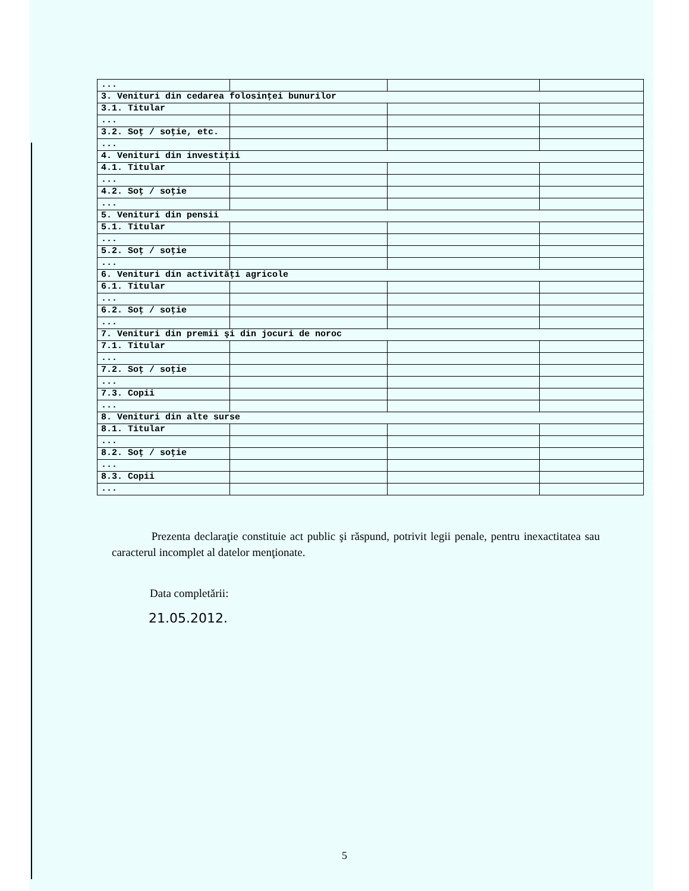| ... | | | |
| 3. Venituri din cedarea folosinţei bunurilor | | | |
| 3.1. Titular | | | |
| ... | | | |
| 3.2. Soţ / soţie, etc. | | | |
| ... | | | |
| 4. Venituri din investiţii | | | |
| 4.1. Titular | | | |
| ... | | | |
| 4.2. Soţ / soţie | | | |
| ... | | | |
| 5. Venituri din pensii | | | |
| 5.1. Titular | | | |
| ... | | | |
| 5.2. Soţ / soţie | | | |
| ... | | | |
| 6. Venituri din activităţi agricole | | | |
| 6.1. Titular | | | |
| ... | | | |
| 6.2. Soţ / soţie | | | |
| ... | | | |
| 7. Venituri din premii şi din jocuri de noroc | | | |
| 7.1. Titular | | | |
| ... | | | |
| 7.2. Soţ / soţie | | | |
| ... | | | |
| 7.3. Copii | | | |
| ... | | | |
| 8. Venituri din alte surse | | | |
| 8.1. Titular | | | |
| ... | | | |
| 8.2. Soţ / soţie | | | |
| ... | | | |
| 8.3. Copii | | | |
| ... | | | |
Prezenta declaraţie constituie act public şi răspund, potrivit legii penale, pentru inexactitatea sau caracterul incomplet al datelor menţionate.
Data completării:
21.05.2012.
5